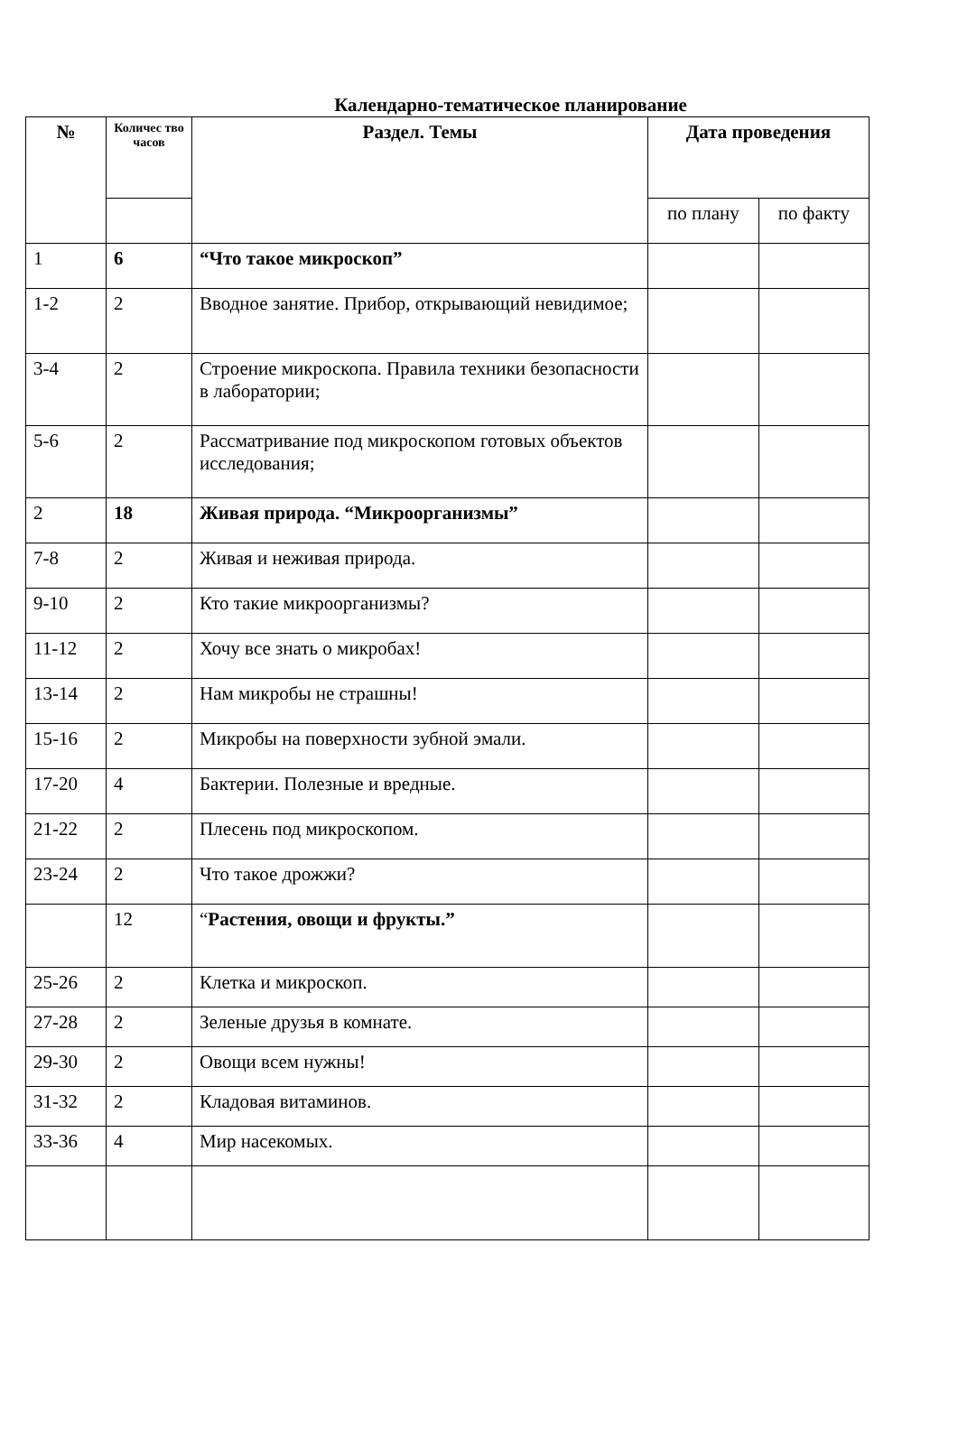Календарно-тематическое планирование
| № | Количес тво часов | Раздел. Темы | Дата проведения | |
| --- | --- | --- | --- | --- |
| | | | по плану | по факту |
| 1 | 6 | “Что такое микроскоп” | | |
| 1-2 | 2 | Вводное занятие. Прибор, открывающий невидимое; | | |
| 3-4 | 2 | Строение микроскопа. Правила техники безопасности в лаборатории; | | |
| 5-6 | 2 | Рассматривание под микроскопом готовых объектов исследования; | | |
| 2 | 18 | Живая природа. “Микроорганизмы” | | |
| 7-8 | 2 | Живая и неживая природа. | | |
| 9-10 | 2 | Кто такие микроорганизмы? | | |
| 11-12 | 2 | Хочу все знать о микробах! | | |
| 13-14 | 2 | Нам микробы не страшны! | | |
| 15-16 | 2 | Микробы на поверхности зубной эмали. | | |
| 17-20 | 4 | Бактерии. Полезные и вредные. | | |
| 21-22 | 2 | Плесень под микроскопом. | | |
| 23-24 | 2 | Что такое дрожжи? | | |
| | 12 | “ Растения, овощи и фрукты.” | | |
| 25-26 | 2 | Клетка и микроскоп. | | |
| 27-28 | 2 | Зеленые друзья в комнате. | | |
| 29-30 | 2 | Овощи всем нужны! | | |
| 31-32 | 2 | Кладовая витаминов. | | |
| 33-36 | 4 | Мир насекомых. | | |